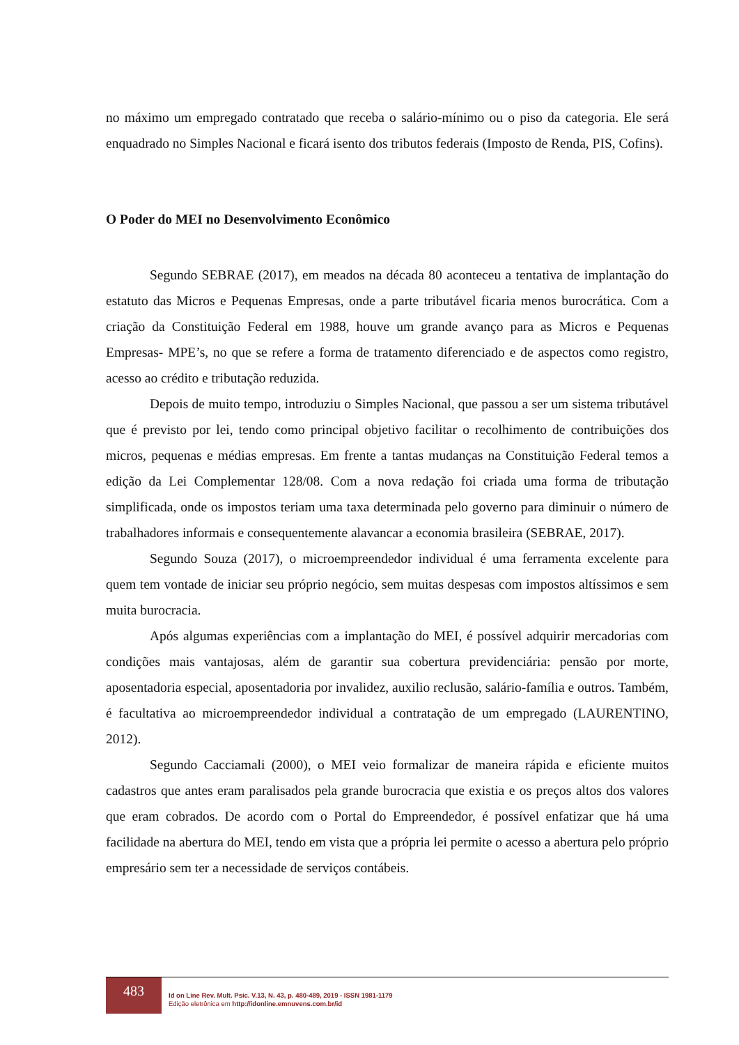no máximo um empregado contratado que receba o salário-mínimo ou o piso da categoria. Ele será enquadrado no Simples Nacional e ficará isento dos tributos federais (Imposto de Renda, PIS, Cofins).
O Poder do MEI no Desenvolvimento Econômico
Segundo SEBRAE (2017), em meados na década 80 aconteceu a tentativa de implantação do estatuto das Micros e Pequenas Empresas, onde a parte tributável ficaria menos burocrática. Com a criação da Constituição Federal em 1988, houve um grande avanço para as Micros e Pequenas Empresas- MPE’s, no que se refere a forma de tratamento diferenciado e de aspectos como registro, acesso ao crédito e tributação reduzida.
Depois de muito tempo, introduziu o Simples Nacional, que passou a ser um sistema tributável que é previsto por lei, tendo como principal objetivo facilitar o recolhimento de contribuições dos micros, pequenas e médias empresas. Em frente a tantas mudanças na Constituição Federal temos a edição da Lei Complementar 128/08. Com a nova redação foi criada uma forma de tributação simplificada, onde os impostos teriam uma taxa determinada pelo governo para diminuir o número de trabalhadores informais e consequentemente alavancar a economia brasileira (SEBRAE, 2017).
Segundo Souza (2017), o microempreendedor individual é uma ferramenta excelente para quem tem vontade de iniciar seu próprio negócio, sem muitas despesas com impostos altíssimos e sem muita burocracia.
Após algumas experiências com a implantação do MEI, é possível adquirir mercadorias com condições mais vantajosas, além de garantir sua cobertura previdenciária: pensão por morte, aposentadoria especial, aposentadoria por invalidez, auxilio reclusão, salário-família e outros. Também, é facultativa ao microempreendedor individual a contratação de um empregado (LAURENTINO, 2012).
Segundo Cacciamali (2000), o MEI veio formalizar de maneira rápida e eficiente muitos cadastros que antes eram paralisados pela grande burocracia que existia e os preços altos dos valores que eram cobrados. De acordo com o Portal do Empreendedor, é possível enfatizar que há uma facilidade na abertura do MEI, tendo em vista que a própria lei permite o acesso a abertura pelo próprio empresário sem ter a necessidade de serviços contábeis.
483
Id on Line Rev. Mult. Psic. V.13, N. 43, p. 480-489, 2019 - ISSN 1981-1179
Edição eletrônica em http://idonline.emnuvens.com.br/id